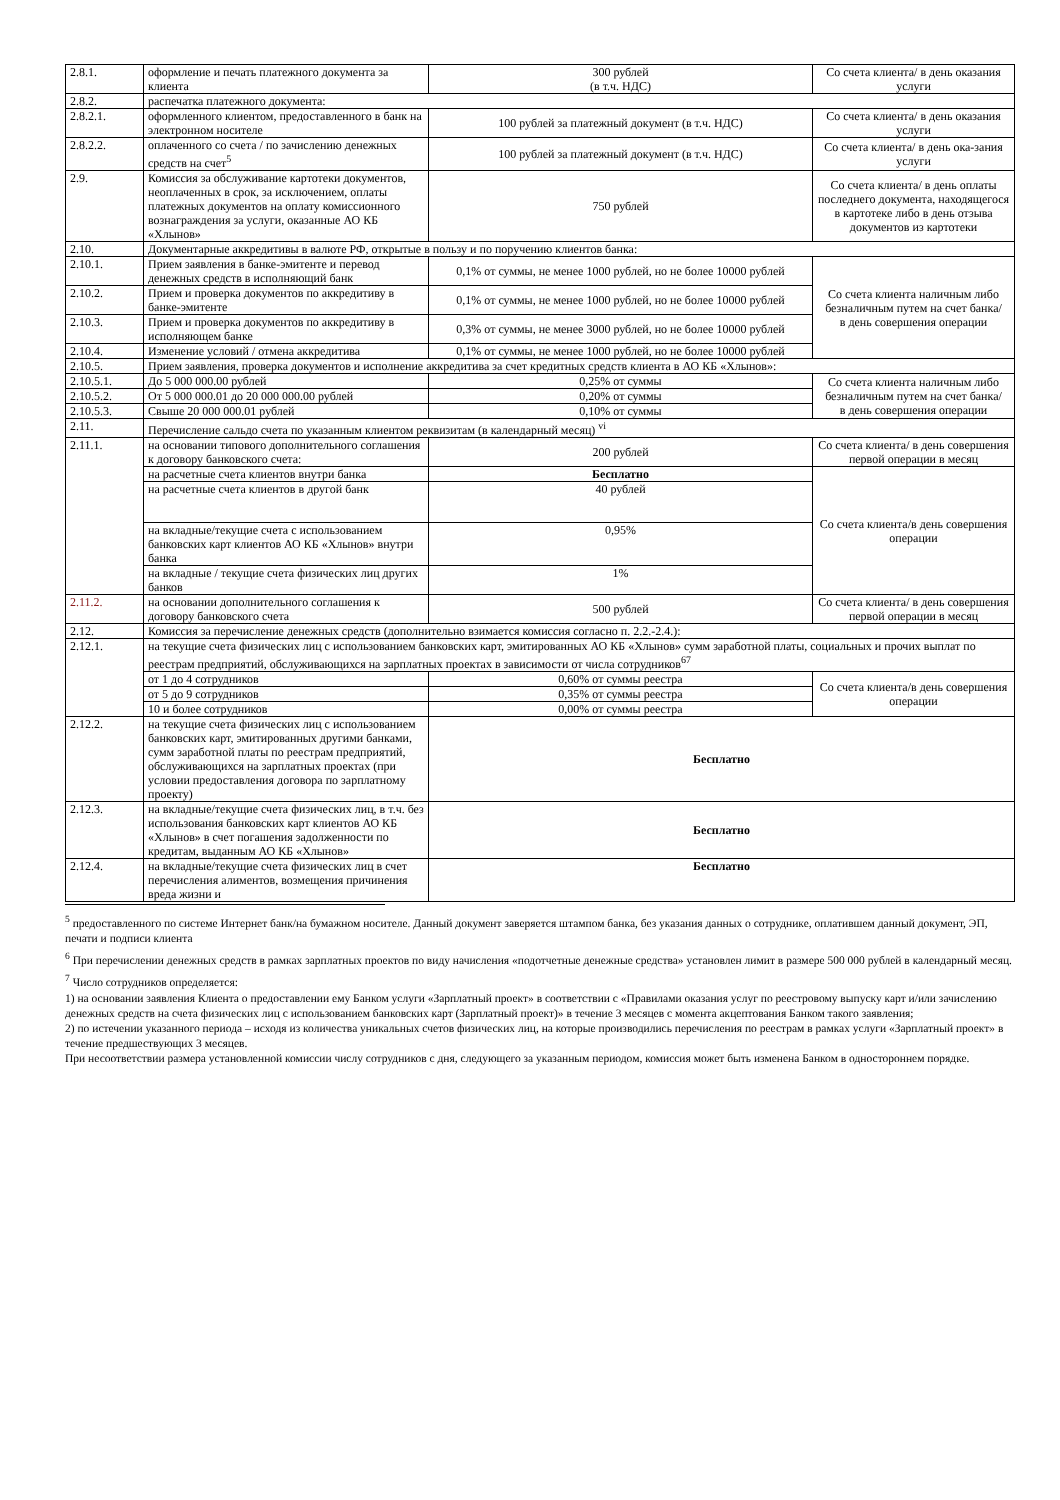| 2.8.1. | оформление и печать платежного документа за клиента | 300 рублей (в т.ч. НДС) | Со счета клиента/ в день оказания услуги |
| 2.8.2. | распечатка платежного документа: | | |
| 2.8.2.1. | оформленного клиентом, предоставленного в банк на электронном носителе | 100 рублей за платежный документ (в т.ч. НДС) | Со счета клиента/ в день оказания услуги |
| 2.8.2.2. | оплаченного со счета / по зачислению денежных средств на счет<sup>5</sup> | 100 рублей за платежный документ (в т.ч. НДС) | Со счета клиента/ в день ока-зания услуги |
| 2.9. | Комиссия за обслуживание картотеки документов, неоплаченных в срок, за исключением, оплаты платежных документов на оплату комиссионного вознаграждения за услуги, оказанные АО КБ «Хлынов» | 750 рублей | Со счета клиента/ в день оплаты последнего документа, находящегося в картотеке либо в день отзыва документов из картотеки |
| 2.10. | Документарные аккредитивы в валюте РФ, открытые в пользу и по поручению клиентов банка: | | |
| 2.10.1. | Прием заявления в банке-эмитенте и перевод денежных средств в исполняющий банк | 0,1% от суммы, не менее 1000 рублей, но не более 10000 рублей | Со счета клиента наличным либо безналичным путем на счет банка/ в день совершения операции |
| 2.10.2. | Прием и проверка документов по аккредитиву в банке-эмитенте | 0,1% от суммы, не менее 1000 рублей, но не более 10000 рублей | |
| 2.10.3. | Прием и проверка документов по аккредитиву в исполняющем банке | 0,3% от суммы, не менее 3000 рублей, но не более 10000 рублей | |
| 2.10.4. | Изменение условий / отмена аккредитива | 0,1% от суммы, не менее 1000 рублей, но не более 10000 рублей | |
| 2.10.5. | Прием заявления, проверка документов и исполнение аккредитива за счет кредитных средств клиента в АО КБ «Хлынов»: | | |
| 2.10.5.1. | До 5 000 000.00 рублей | 0,25% от суммы | Со счета клиента наличным либо безналичным путем на счет банка/ в день совершения операции |
| 2.10.5.2. | От 5 000 000.01 до 20 000 000.00 рублей | 0,20% от суммы | |
| 2.10.5.3. | Свыше 20 000 000.01 рублей | 0,10% от суммы | |
| 2.11. | Перечисление сальдо счета по указанным клиентом реквизитам (в календарный месяц) <sup>vi</sup> | | |
| 2.11.1. | на основании типового дополнительного соглашения к договору банковского счета: | 200 рублей | Со счета клиента/ в день совершения первой операции в месяц |
| | на расчетные счета клиентов внутри банка | Бесплатно | Со счета клиента/в день совершения операции |
| | на расчетные счета клиентов в другой банк | 40 рублей | |
| | на вкладные/текущие счета с использованием банковских карт клиентов АО КБ «Хлынов» внутри банка | 0,95% | |
| | на вкладные / текущие счета физических лиц других банков | 1% | |
| 2.11.2. | на основании дополнительного соглашения к договору банковского счета | 500 рублей | Со счета клиента/ в день совершения первой операции в месяц |
| 2.12. | Комиссия за перечисление денежных средств (дополнительно взимается комиссия согласно п. 2.2.-2.4.): | | |
| 2.12.1. | на текущие счета физических лиц с использованием банковских карт, эмитированных АО КБ «Хлынов» сумм заработной платы, социальных и прочих выплат по реестрам предприятий, обслуживающихся на зарплатных проектах в зависимости от числа сотрудников<sup>67</sup> | | |
| | от 1 до 4 сотрудников | 0,60% от суммы реестра | Со счета клиента/в день совершения операции |
| | от 5 до 9 сотрудников | 0,35% от суммы реестра | |
| | 10 и более сотрудников | 0,00% от суммы реестра | |
| 2.12.2. | на текущие счета физических лиц с использованием банковских карт, эмитированных другими банками, сумм заработной платы по реестрам предприятий, обслуживающихся на зарплатных проектах (при условии предоставления договора по зарплатному проекту) | Бесплатно | |
| 2.12.3. | на вкладные/текущие счета физических лиц, в т.ч. без использования банковских карт клиентов АО КБ «Хлынов» в счет погашения задолженности по кредитам, выданным АО КБ «Хлынов» | Бесплатно | |
| 2.12.4. | на вкладные/текущие счета физических лиц в счет перечисления алиментов, возмещения причинения вреда жизни и | Бесплатно | |
<sup>5</sup> предоставленного по системе Интернет банк/на бумажном носителе. Данный документ заверяется штампом банка, без указания данных о сотруднике, оплатившем данный документ, ЭП, печати и подписи клиента
<sup>6</sup> При перечислении денежных средств в рамках зарплатных проектов по виду начисления «подотчетные денежные средства» установлен лимит в размере 500 000 рублей в календарный месяц.
<sup>7</sup> Число сотрудников определяется:
1) на основании заявления Клиента о предоставлении ему Банком услуги «Зарплатный проект» в соответствии с «Правилами оказания услуг по реестровому выпуску карт и/или зачислению денежных средств на счета физических лиц с использованием банковских карт (Зарплатный проект)» в течение 3 месяцев с момента акцептования Банком такого заявления;
2) по истечении указанного периода – исходя из количества уникальных счетов физических лиц, на которые производились перечисления по реестрам в рамках услуги «Зарплатный проект» в течение предшествующих 3 месяцев.
При несоответствии размера установленной комиссии числу сотрудников с дня, следующего за указанным периодом, комиссия может быть изменена Банком в одностороннем порядке.